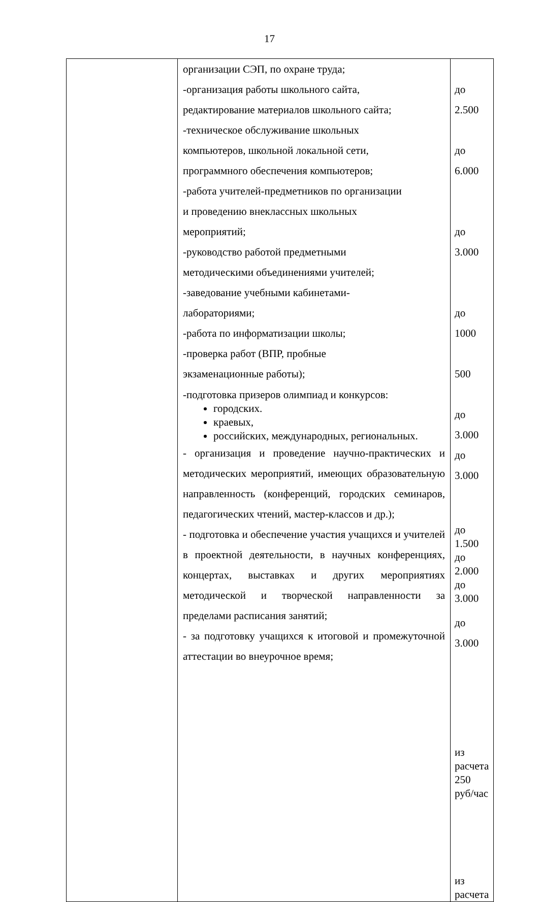17
| | организации СЭП, по охране труда; -организация работы школьного сайта, редактирование материалов школьного сайта; -техническое обслуживание школьных компьютеров, школьной локальной сети, программного обеспечения компьютеров; -работа учителей-предметников по организации и проведению внеклассных школьных мероприятий; -руководство работой предметными методическими объединениями учителей; -заведование учебными кабинетами- лабораториями; -работа по информатизации школы; -проверка работ (ВПР, пробные экзаменационные работы); -подготовка призеров олимпиад и конкурсов: городских. краевых, российских, международных, региональных. - организация и проведение научно-практических и методических мероприятий, имеющих образовательную направленность (конференций, городских семинаров, педагогических чтений, мастер-классов и др.); - подготовка и обеспечение участия учащихся и учителей в проектной деятельности, в научных конференциях, концертах, выставках и других мероприятиях методической и творческой направленности за пределами расписания занятий; - за подготовку учащихся к итоговой и промежуточной аттестации во внеурочное время; | до 2.500 до 6.000 до 3.000 до 1000 500 до 3.000 до 3.000 до 1.500 до 2.000 до 3.000 до 3.000 из расчета 250 руб/час из расчета |